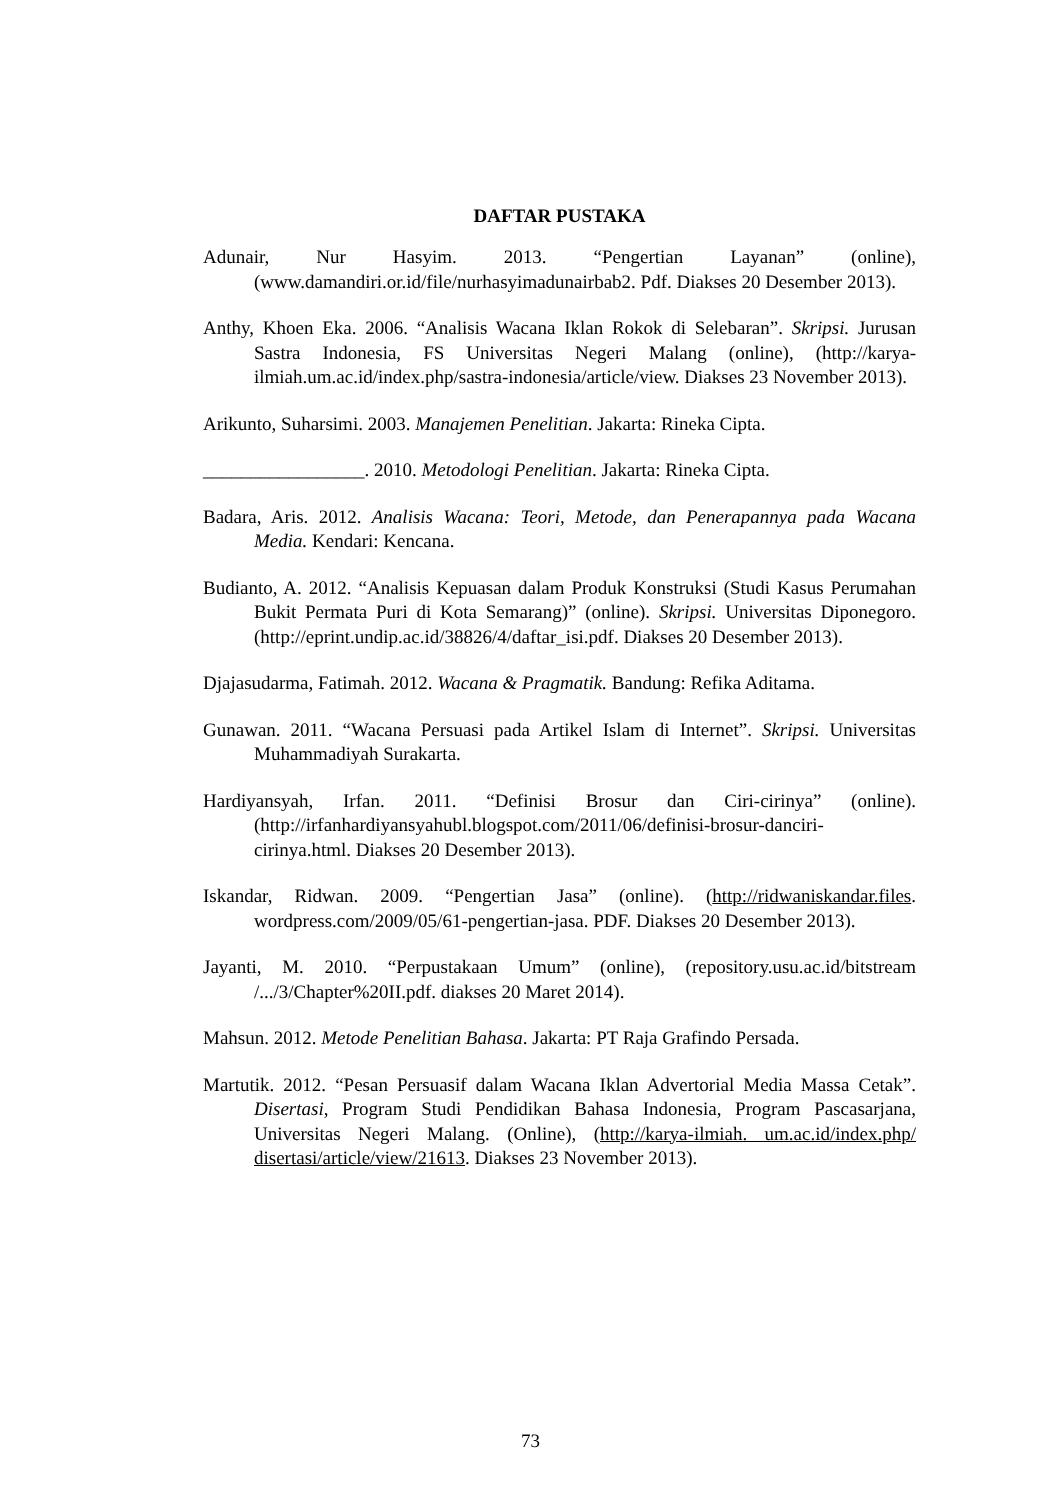DAFTAR PUSTAKA
Adunair, Nur Hasyim. 2013. “Pengertian Layanan” (online), (www.damandiri.or.id/file/nurhasyimadunairbab2. Pdf. Diakses 20 Desember 2013).
Anthy, Khoen Eka. 2006. “Analisis Wacana Iklan Rokok di Selebaran”. Skripsi. Jurusan Sastra Indonesia, FS Universitas Negeri Malang (online), (http://karya-ilmiah.um.ac.id/index.php/sastra-indonesia/article/view. Diakses 23 November 2013).
Arikunto, Suharsimi. 2003. Manajemen Penelitian. Jakarta: Rineka Cipta.
_________________. 2010. Metodologi Penelitian. Jakarta: Rineka Cipta.
Badara, Aris. 2012. Analisis Wacana: Teori, Metode, dan Penerapannya pada Wacana Media. Kendari: Kencana.
Budianto, A. 2012. “Analisis Kepuasan dalam Produk Konstruksi (Studi Kasus Perumahan Bukit Permata Puri di Kota Semarang)” (online). Skripsi. Universitas Diponegoro. (http://eprint.undip.ac.id/38826/4/daftar_isi.pdf. Diakses 20 Desember 2013).
Djajasudarma, Fatimah. 2012. Wacana & Pragmatik. Bandung: Refika Aditama.
Gunawan. 2011. “Wacana Persuasi pada Artikel Islam di Internet”. Skripsi. Universitas Muhammadiyah Surakarta.
Hardiyansyah, Irfan. 2011. “Definisi Brosur dan Ciri-cirinya” (online). (http://irfanhardiyansyahubl.blogspot.com/2011/06/definisi-brosur-danciri-cirinya.html. Diakses 20 Desember 2013).
Iskandar, Ridwan. 2009. “Pengertian Jasa” (online). (http://ridwaniskandar.files. wordpress.com/2009/05/61-pengertian-jasa. PDF. Diakses 20 Desember 2013).
Jayanti, M. 2010. “Perpustakaan Umum” (online), (repository.usu.ac.id/bitstream /.../3/Chapter%20II.pdf. diakses 20 Maret 2014).
Mahsun. 2012. Metode Penelitian Bahasa. Jakarta: PT Raja Grafindo Persada.
Martutik. 2012. “Pesan Persuasif dalam Wacana Iklan Advertorial Media Massa Cetak”. Disertasi, Program Studi Pendidikan Bahasa Indonesia, Program Pascasarjana, Universitas Negeri Malang. (Online), (http://karya-ilmiah. um.ac.id/index.php/ disertasi/article/view/21613. Diakses 23 November 2013).
73